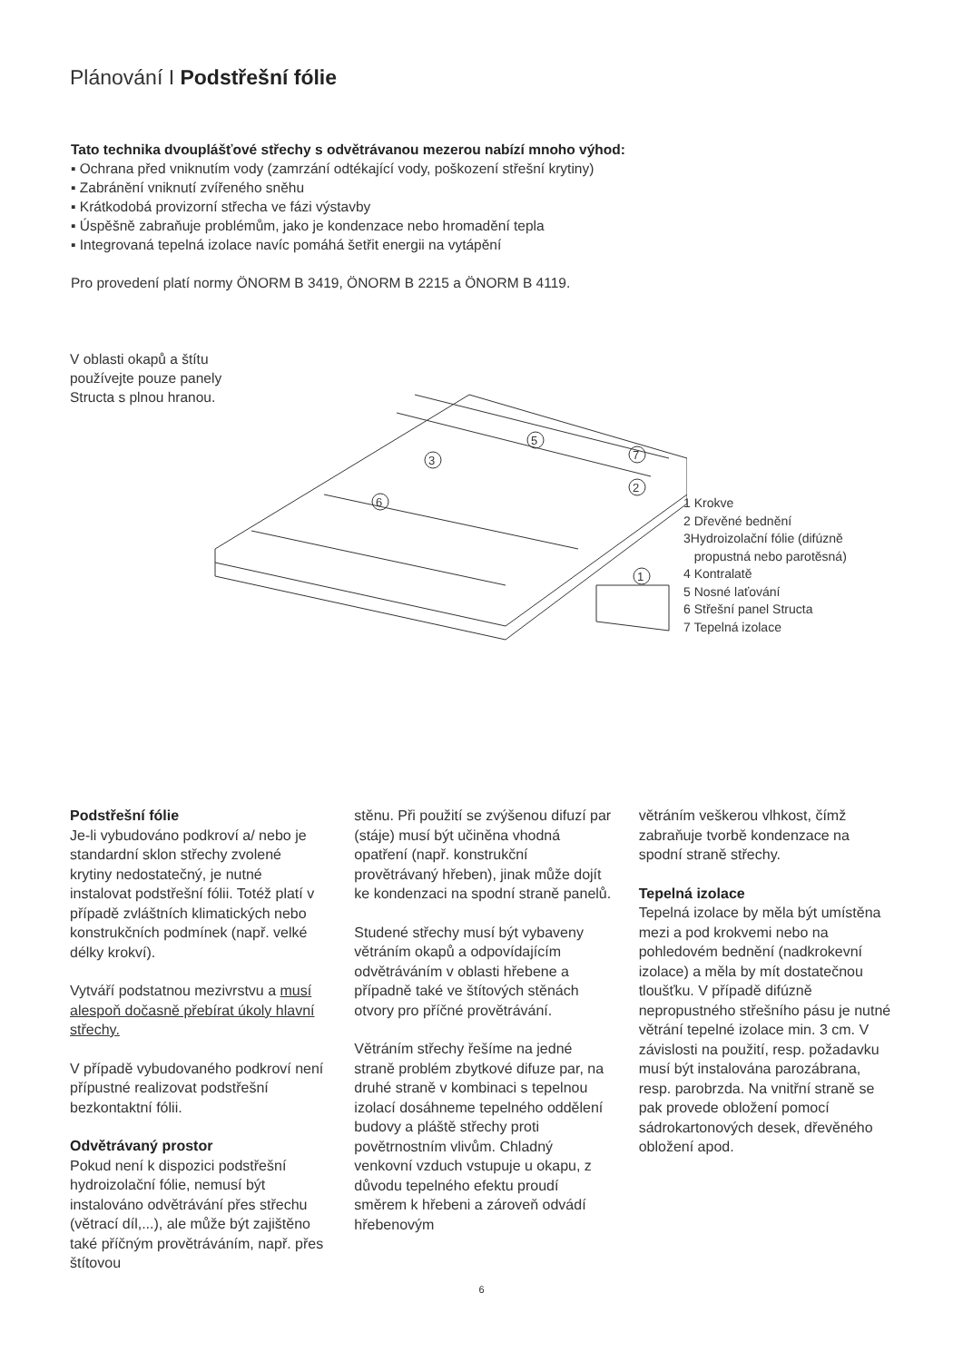Plánování I Podstřešní fólie
Tato technika dvouplášťové střechy s odvětrávanou mezerou nabízí mnoho výhod:
▪ Ochrana před vniknutím vody (zamrzání odtékající vody, poškození střešní krytiny)
▪ Zabránění vniknutí zvířeného sněhu
▪ Krátkodobá provizorní střecha ve fázi výstavby
▪ Úspěšně zabraňuje problémům, jako je kondenzace nebo hromadění tepla
▪ Integrovaná tepelná izolace navíc pomáhá šetřit energii na vytápění
Pro provedení platí normy ÖNORM B 3419, ÖNORM B 2215 a ÖNORM B 4119.
V oblasti okapů a štítu
používejte pouze panely
Structa s plnou hranou.
5
3
7
6
2
1
1 Krokve
2 Dřevěné bednění
3Hydroizolační fólie (difúzně
propustná nebo parotěsná)
4 Kontralatě
5 Nosné laťování
6 Střešní panel Structa
7 Tepelná izolace
Podstřešní fólie
Je-li vybudováno podkroví a/ nebo je standardní sklon střechy zvolené krytiny nedostatečný, je nutné instalovat podstřešní fólii. Totéž platí v případě zvláštních klimatických nebo konstrukčních podmínek (např. velké délky krokví).
Vytváří podstatnou mezivrstvu a musí alespoň dočasně přebírat úkoly hlavní střechy.
V případě vybudovaného podkroví není přípustné realizovat podstřešní bezkontaktní fólii.
Odvětrávaný prostor
Pokud není k dispozici podstřešní hydroizolační fólie, nemusí být instalováno odvětrávání přes střechu (větrací díl,...), ale může být zajištěno také příčným provětráváním, např. přes štítovou
stěnu. Při použití se zvýšenou difuzí par (stáje) musí být učiněna vhodná opatření (např. konstrukční provětrávaný hřeben), jinak může dojít ke kondenzaci na spodní straně panelů.
Studené střechy musí být vybaveny větráním okapů a odpovídajícím odvětráváním v oblasti hřebene a případně také ve štítových stěnách otvory pro příčné provětrávání.
Větráním střechy řešíme na jedné straně problém zbytkové difuze par, na druhé straně v kombinaci s tepelnou izolací dosáhneme tepelného oddělení budovy a pláště střechy proti povětrnostním vlivům. Chladný venkovní vzduch vstupuje u okapu, z důvodu tepelného efektu proudí směrem k hřebeni a zároveň odvádí hřebenovým
větráním veškerou vlhkost, čímž zabraňuje tvorbě kondenzace na spodní straně střechy.
Tepelná izolace
Tepelná izolace by měla být umístěna mezi a pod krokvemi nebo na pohledovém bednění (nadkrokevní izolace) a měla by mít dostatečnou tloušťku. V případě difúzně nepropustného střešního pásu je nutné větrání tepelné izolace min. 3 cm. V závislosti na použití, resp. požadavku musí být instalována parozábrana, resp. parobrzda. Na vnitřní straně se pak provede obložení pomocí sádrokartonových desek, dřevěného obložení apod.
6